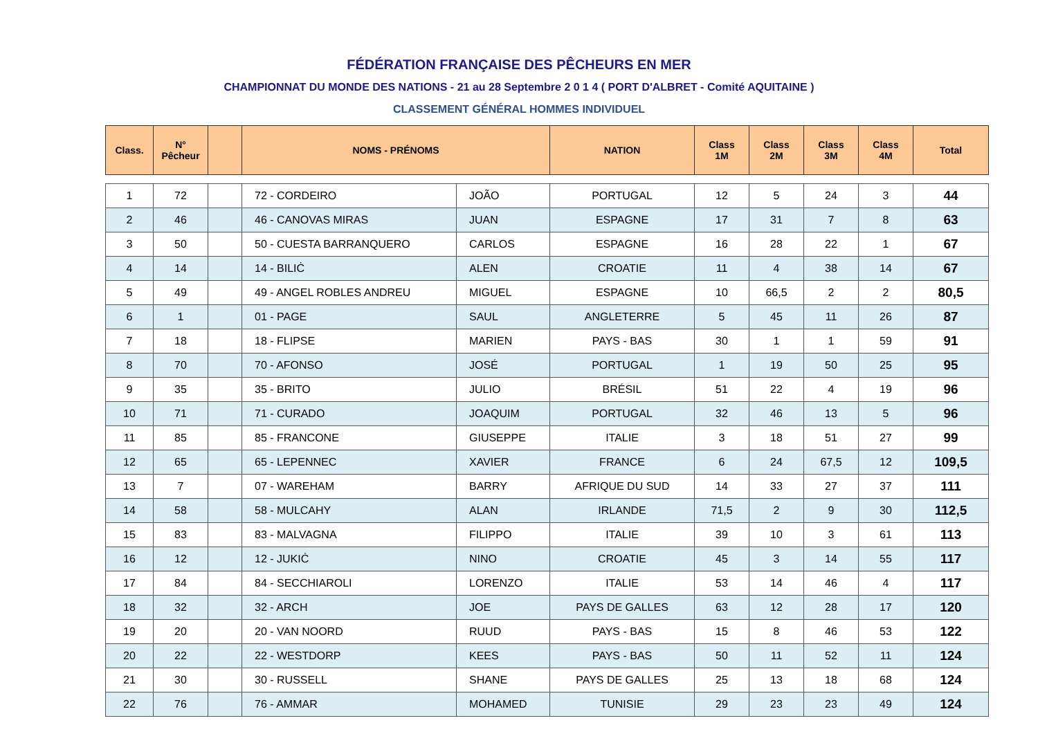FÉDÉRATION FRANÇAISE DES PÊCHEURS EN MER
CHAMPIONNAT DU MONDE DES NATIONS - 21 au 28 Septembre 2 0 1 4 ( PORT D'ALBRET - Comité AQUITAINE )
CLASSEMENT GÉNÉRAL HOMMES INDIVIDUEL
| Class. | N° Pêcheur | | NOMS - PRÉNOMS | | NATION | Class 1M | Class 2M | Class 3M | Class 4M | Total |
| --- | --- | --- | --- | --- | --- | --- | --- | --- | --- | --- |
| 1 | 72 | | 72 - CORDEIRO | JOÃO | PORTUGAL | 12 | 5 | 24 | 3 | 44 |
| 2 | 46 | | 46 - CANOVAS MIRAS | JUAN | ESPAGNE | 17 | 31 | 7 | 8 | 63 |
| 3 | 50 | | 50 - CUESTA BARRANQUERO | CARLOS | ESPAGNE | 16 | 28 | 22 | 1 | 67 |
| 4 | 14 | | 14 - BILIĊ | ALEN | CROATIE | 11 | 4 | 38 | 14 | 67 |
| 5 | 49 | | 49 - ANGEL ROBLES ANDREU | MIGUEL | ESPAGNE | 10 | 66,5 | 2 | 2 | 80,5 |
| 6 | 1 | | 01 - PAGE | SAUL | ANGLETERRE | 5 | 45 | 11 | 26 | 87 |
| 7 | 18 | | 18 - FLIPSE | MARIEN | PAYS - BAS | 30 | 1 | 1 | 59 | 91 |
| 8 | 70 | | 70 - AFONSO | JOSÉ | PORTUGAL | 1 | 19 | 50 | 25 | 95 |
| 9 | 35 | | 35 - BRITO | JULIO | BRÉSIL | 51 | 22 | 4 | 19 | 96 |
| 10 | 71 | | 71 - CURADO | JOAQUIM | PORTUGAL | 32 | 46 | 13 | 5 | 96 |
| 11 | 85 | | 85 - FRANCONE | GIUSEPPE | ITALIE | 3 | 18 | 51 | 27 | 99 |
| 12 | 65 | | 65 - LEPENNEC | XAVIER | FRANCE | 6 | 24 | 67,5 | 12 | 109,5 |
| 13 | 7 | | 07 - WAREHAM | BARRY | AFRIQUE DU SUD | 14 | 33 | 27 | 37 | 111 |
| 14 | 58 | | 58 - MULCAHY | ALAN | IRLANDE | 71,5 | 2 | 9 | 30 | 112,5 |
| 15 | 83 | | 83 - MALVAGNA | FILIPPO | ITALIE | 39 | 10 | 3 | 61 | 113 |
| 16 | 12 | | 12 - JUKIĊ | NINO | CROATIE | 45 | 3 | 14 | 55 | 117 |
| 17 | 84 | | 84 - SECCHIAROLI | LORENZO | ITALIE | 53 | 14 | 46 | 4 | 117 |
| 18 | 32 | | 32 - ARCH | JOE | PAYS DE GALLES | 63 | 12 | 28 | 17 | 120 |
| 19 | 20 | | 20 - VAN NOORD | RUUD | PAYS - BAS | 15 | 8 | 46 | 53 | 122 |
| 20 | 22 | | 22 - WESTDORP | KEES | PAYS - BAS | 50 | 11 | 52 | 11 | 124 |
| 21 | 30 | | 30 - RUSSELL | SHANE | PAYS DE GALLES | 25 | 13 | 18 | 68 | 124 |
| 22 | 76 | | 76 - AMMAR | MOHAMED | TUNISIE | 29 | 23 | 23 | 49 | 124 |